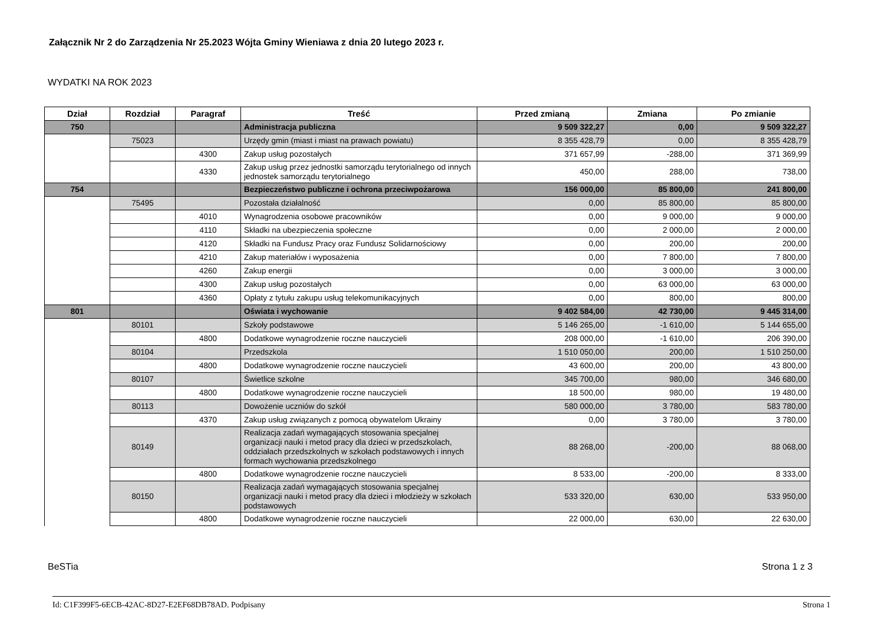Załącznik Nr 2 do Zarządzenia Nr 25.2023 Wójta Gminy Wieniawa z dnia 20 lutego 2023 r.
WYDATKI NA ROK 2023
| Dział | Rozdział | Paragraf | Treść | Przed zmianą | Zmiana | Po zmianie |
| --- | --- | --- | --- | --- | --- | --- |
| 750 | | | Administracja publiczna | 9 509 322,27 | 0,00 | 9 509 322,27 |
| | 75023 | | Urzędy gmin (miast i miast na prawach powiatu) | 8 355 428,79 | 0,00 | 8 355 428,79 |
| | | 4300 | Zakup usług pozostałych | 371 657,99 | -288,00 | 371 369,99 |
| | | 4330 | Zakup usług przez jednostki samorządu terytorialnego od innych jednostek samorządu terytorialnego | 450,00 | 288,00 | 738,00 |
| 754 | | | Bezpieczeństwo publiczne i ochrona przeciwpożarowa | 156 000,00 | 85 800,00 | 241 800,00 |
| | 75495 | | Pozostała działalność | 0,00 | 85 800,00 | 85 800,00 |
| | | 4010 | Wynagrodzenia osobowe pracowników | 0,00 | 9 000,00 | 9 000,00 |
| | | 4110 | Składki na ubezpieczenia społeczne | 0,00 | 2 000,00 | 2 000,00 |
| | | 4120 | Składki na Fundusz Pracy oraz Fundusz Solidarnościowy | 0,00 | 200,00 | 200,00 |
| | | 4210 | Zakup materiałów i wyposażenia | 0,00 | 7 800,00 | 7 800,00 |
| | | 4260 | Zakup energii | 0,00 | 3 000,00 | 3 000,00 |
| | | 4300 | Zakup usług pozostałych | 0,00 | 63 000,00 | 63 000,00 |
| | | 4360 | Opłaty z tytułu zakupu usług telekomunikacyjnych | 0,00 | 800,00 | 800,00 |
| 801 | | | Oświata i wychowanie | 9 402 584,00 | 42 730,00 | 9 445 314,00 |
| | 80101 | | Szkoły podstawowe | 5 146 265,00 | -1 610,00 | 5 144 655,00 |
| | | 4800 | Dodatkowe wynagrodzenie roczne nauczycieli | 208 000,00 | -1 610,00 | 206 390,00 |
| | 80104 | | Przedszkola | 1 510 050,00 | 200,00 | 1 510 250,00 |
| | | 4800 | Dodatkowe wynagrodzenie roczne nauczycieli | 43 600,00 | 200,00 | 43 800,00 |
| | 80107 | | Świetlice szkolne | 345 700,00 | 980,00 | 346 680,00 |
| | | 4800 | Dodatkowe wynagrodzenie roczne nauczycieli | 18 500,00 | 980,00 | 19 480,00 |
| | 80113 | | Dowożenie uczniów do szkół | 580 000,00 | 3 780,00 | 583 780,00 |
| | | 4370 | Zakup usług związanych z pomocą obywatelom Ukrainy | 0,00 | 3 780,00 | 3 780,00 |
| | 80149 | | Realizacja zadań wymagających stosowania specjalnej organizacji nauki i metod pracy dla dzieci w przedszkolach, oddziałach przedszkolnych w szkołach podstawowych i innych formach wychowania przedszkolnego | 88 268,00 | -200,00 | 88 068,00 |
| | | 4800 | Dodatkowe wynagrodzenie roczne nauczycieli | 8 533,00 | -200,00 | 8 333,00 |
| | 80150 | | Realizacja zadań wymagających stosowania specjalnej organizacji nauki i metod pracy dla dzieci i młodzieży w szkołach podstawowych | 533 320,00 | 630,00 | 533 950,00 |
| | | 4800 | Dodatkowe wynagrodzenie roczne nauczycieli | 22 000,00 | 630,00 | 22 630,00 |
BeSTia Strona 1 z 3
Id: C1F399F5-6ECB-42AC-8D27-E2EF68DB78AD. Podpisany Strona 1